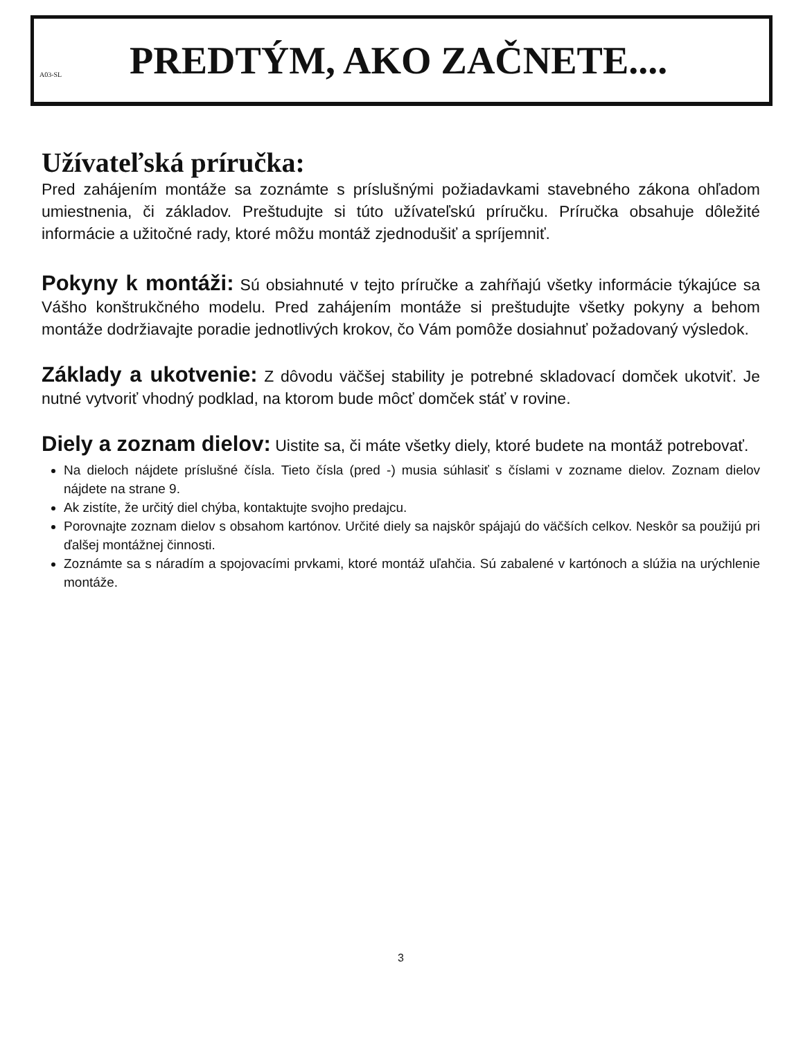A03-SL
PREDTÝM, AKO ZAČNETE....
Užívateľská príručka:
Pred zahájením montáže sa zoznámte s príslušnými požiadavkami stavebného zákona ohľadom umiestnenia, či základov. Preštudujte si túto užívateľskú príručku. Príručka obsahuje dôležité informácie a užitočné rady, ktoré môžu montáž zjednodušiť a spríjemniť.
Pokyny k montáži: Sú obsiahnuté v tejto príručke a zahŕňajú všetky informácie týkajúce sa Vášho konštrukčného modelu. Pred zahájením montáže si preštudujte všetky pokyny a behom montáže dodržiavajte poradie jednotlivých krokov, čo Vám pomôže dosiahnuť požadovaný výsledok.
Základy a ukotvenie: Z dôvodu väčšej stability je potrebné skladovací domček ukotviť. Je nutné vytvoriť vhodný podklad, na ktorom bude môcť domček stáť v rovine.
Diely a zoznam dielov: Uistite sa, či máte všetky diely, ktoré budete na montáž potrebovať.
Na dieloch nájdete príslušné čísla. Tieto čísla (pred -) musia súhlasiť s číslami v zozname dielov. Zoznam dielov nájdete na strane 9.
Ak zistíte, že určitý diel chýba, kontaktujte svojho predajcu.
Porovnajte zoznam dielov s obsahom kartónov. Určité diely sa najskôr spájajú do väčších celkov. Neskôr sa použijú pri ďalšej montážnej činnosti.
Zoznámte sa s náradím a spojovacími prvkami, ktoré montáž uľahčia. Sú zabalené v kartónoch a slúžia na urýchlenie montáže.
3